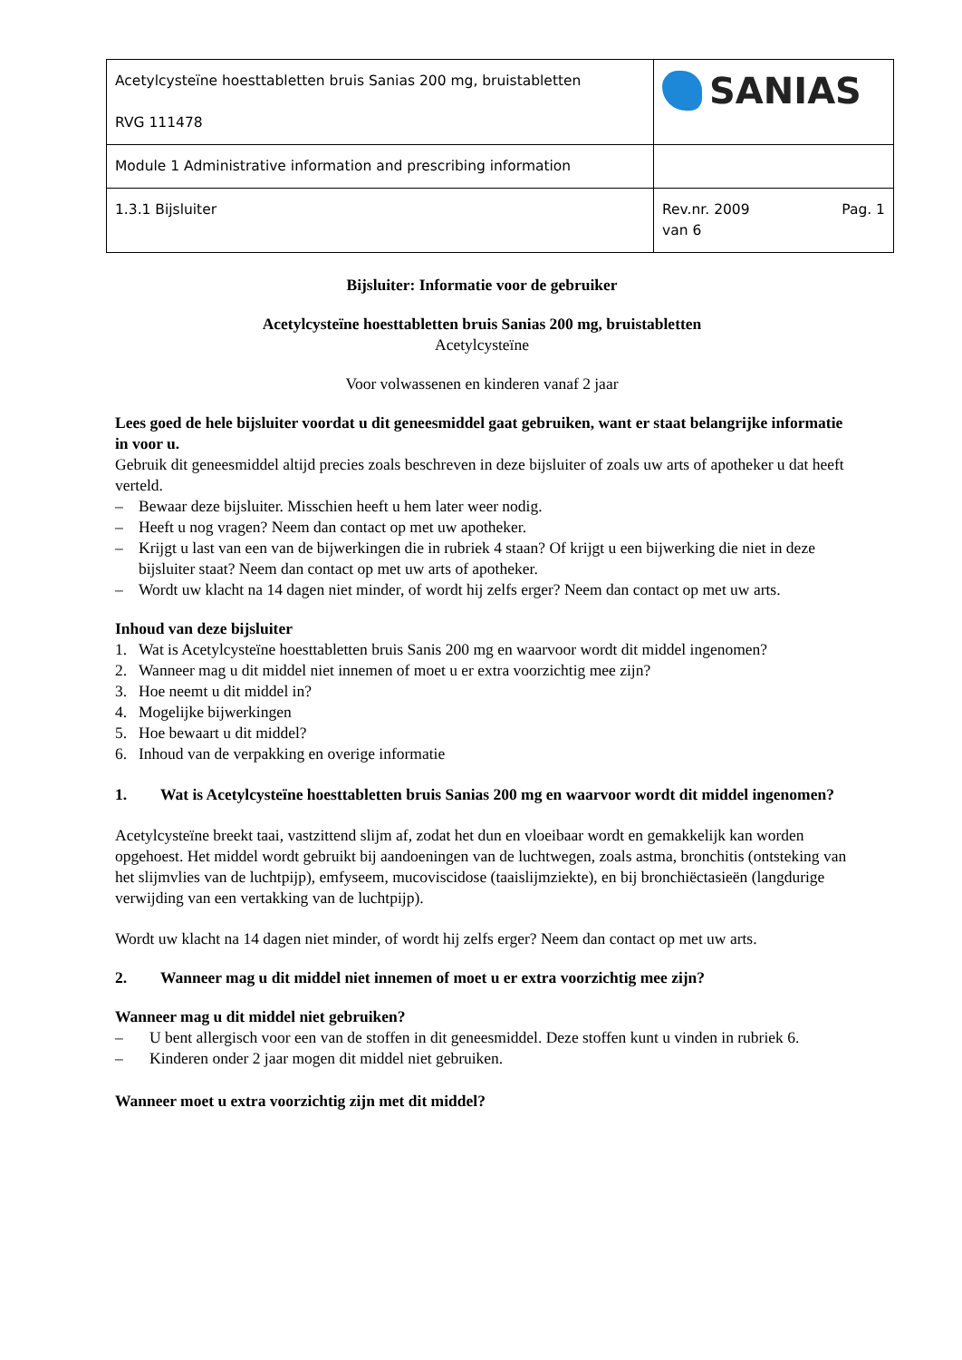| Acetylcysteïne hoesttabletten bruis Sanias 200 mg, bruistabletten RVG 111478 | SANIAS |
| Module 1 Administrative information and prescribing information | |
| 1.3.1 Bijsluiter | Rev.nr. 2009 Pag. 1 van 6 |
Bijsluiter: Informatie voor de gebruiker
Acetylcysteïne hoesttabletten bruis Sanias 200 mg, bruistabletten
Acetylcysteïne
Voor volwassenen en kinderen vanaf 2 jaar
Lees goed de hele bijsluiter voordat u dit geneesmiddel gaat gebruiken, want er staat belangrijke informatie in voor u.
Gebruik dit geneesmiddel altijd precies zoals beschreven in deze bijsluiter of zoals uw arts of apotheker u dat heeft verteld.
– Bewaar deze bijsluiter. Misschien heeft u hem later weer nodig.
– Heeft u nog vragen? Neem dan contact op met uw apotheker.
– Krijgt u last van een van de bijwerkingen die in rubriek 4 staan? Of krijgt u een bijwerking die niet in deze bijsluiter staat? Neem dan contact op met uw arts of apotheker.
– Wordt uw klacht na 14 dagen niet minder, of wordt hij zelfs erger? Neem dan contact op met uw arts.
Inhoud van deze bijsluiter
1. Wat is Acetylcysteïne hoesttabletten bruis Sanis 200 mg en waarvoor wordt dit middel ingenomen?
2. Wanneer mag u dit middel niet innemen of moet u er extra voorzichtig mee zijn?
3. Hoe neemt u dit middel in?
4. Mogelijke bijwerkingen
5. Hoe bewaart u dit middel?
6. Inhoud van de verpakking en overige informatie
1. Wat is Acetylcysteïne hoesttabletten bruis Sanias 200 mg en waarvoor wordt dit middel ingenomen?
Acetylcysteïne breekt taai, vastzittend slijm af, zodat het dun en vloeibaar wordt en gemakkelijk kan worden opgehoest. Het middel wordt gebruikt bij aandoeningen van de luchtwegen, zoals astma, bronchitis (ontsteking van het slijmvlies van de luchtpijp), emfyseem, mucoviscidose (taaislijmziekte), en bij bronchiëctasieën (langdurige verwijding van een vertakking van de luchtpijp).
Wordt uw klacht na 14 dagen niet minder, of wordt hij zelfs erger? Neem dan contact op met uw arts.
2. Wanneer mag u dit middel niet innemen of moet u er extra voorzichtig mee zijn?
Wanneer mag u dit middel niet gebruiken?
– U bent allergisch voor een van de stoffen in dit geneesmiddel. Deze stoffen kunt u vinden in rubriek 6.
– Kinderen onder 2 jaar mogen dit middel niet gebruiken.
Wanneer moet u extra voorzichtig zijn met dit middel?